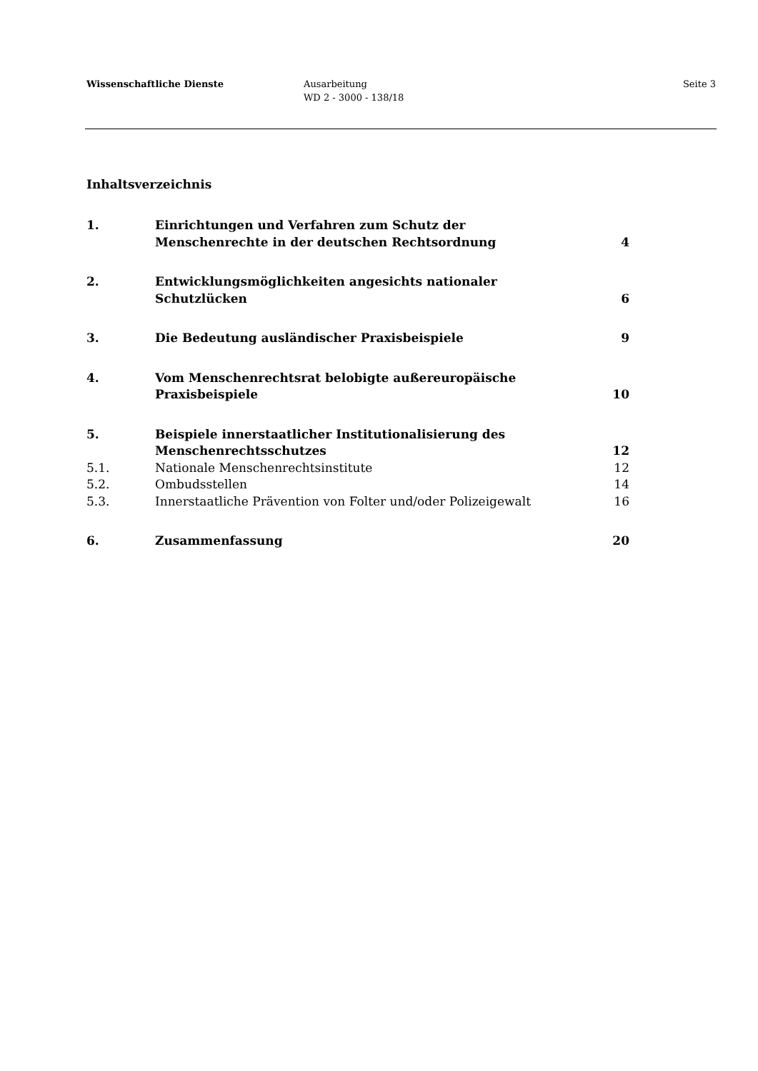Wissenschaftliche Dienste Ausarbeitung
WD 2 - 3000 - 138/18
Seite 3
Inhaltsverzeichnis
| 1. | Einrichtungen und Verfahren zum Schutz der Menschenrechte in der deutschen Rechtsordnung | 4 |
| 2. | Entwicklungsmöglichkeiten angesichts nationaler Schutzlücken | 6 |
| 3. | Die Bedeutung ausländischer Praxisbeispiele | 9 |
| 4. | Vom Menschenrechtsrat belobigte außereuropäische Praxisbeispiele | 10 |
| 5. | Beispiele innerstaatlicher Institutionalisierung des Menschenrechtsschutzes | 12 |
| 5.1. | Nationale Menschenrechtsinstitute | 12 |
| 5.2. | Ombudsstellen | 14 |
| 5.3. | Innerstaatliche Prävention von Folter und/oder Polizeigewalt | 16 |
| 6. | Zusammenfassung | 20 |